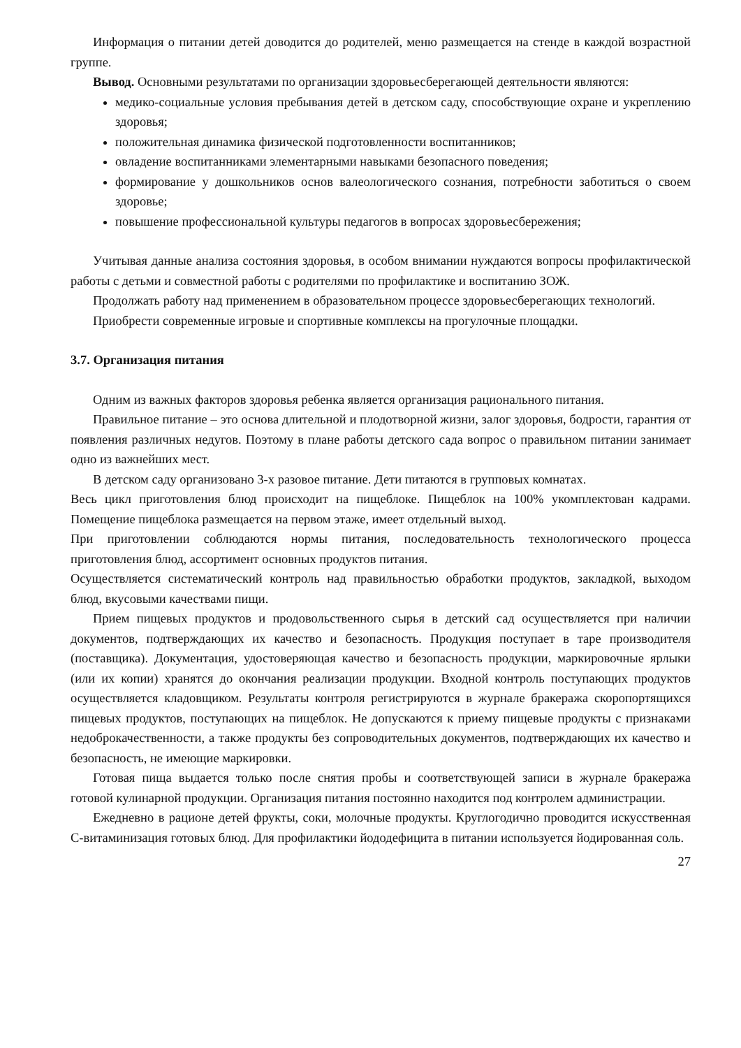Информация о питании детей доводится до родителей, меню размещается на стенде в каждой возрастной группе.
Вывод. Основными результатами по организации здоровьесберегающей деятельности являются:
медико-социальные условия пребывания детей в детском саду, способствующие охране и укреплению здоровья;
положительная динамика физической подготовленности воспитанников;
овладение воспитанниками элементарными навыками безопасного поведения;
формирование у дошкольников основ валеологического сознания, потребности заботиться о своем здоровье;
повышение профессиональной культуры педагогов в вопросах здоровьесбережения;
Учитывая данные анализа состояния здоровья, в особом внимании нуждаются вопросы профилактической работы с детьми и совместной работы с родителями по профилактике и воспитанию ЗОЖ.
Продолжать работу над применением в образовательном процессе здоровьесберегающих технологий.
Приобрести современные игровые и спортивные комплексы на прогулочные площадки.
3.7. Организация питания
Одним из важных факторов здоровья ребенка является организация рационального питания.
Правильное питание – это основа длительной и плодотворной жизни, залог здоровья, бодрости, гарантия от появления различных недугов. Поэтому в плане работы детского сада вопрос о правильном питании занимает одно из важнейших мест.
В детском саду организовано 3-х разовое питание. Дети питаются в групповых комнатах.
Весь цикл приготовления блюд происходит на пищеблоке. Пищеблок на 100% укомплектован кадрами. Помещение пищеблока размещается на первом этаже, имеет отдельный выход.
При приготовлении соблюдаются нормы питания, последовательность технологического процесса приготовления блюд, ассортимент основных продуктов питания.
Осуществляется систематический контроль над правильностью обработки продуктов, закладкой, выходом блюд, вкусовыми качествами пищи.
Прием пищевых продуктов и продовольственного сырья в детский сад осуществляется при наличии документов, подтверждающих их качество и безопасность. Продукция поступает в таре производителя (поставщика). Документация, удостоверяющая качество и безопасность продукции, маркировочные ярлыки (или их копии) хранятся до окончания реализации продукции. Входной контроль поступающих продуктов осуществляется кладовщиком. Результаты контроля регистрируются в журнале бракеража скоропортящихся пищевых продуктов, поступающих на пищеблок. Не допускаются к приему пищевые продукты с признаками недоброкачественности, а также продукты без сопроводительных документов, подтверждающих их качество и безопасность, не имеющие маркировки.
Готовая пища выдается только после снятия пробы и соответствующей записи в журнале бракеража готовой кулинарной продукции. Организация питания постоянно находится под контролем администрации.
Ежедневно в рационе детей фрукты, соки, молочные продукты. Круглогодично проводится искусственная С-витаминизация готовых блюд. Для профилактики йододефицита в питании используется йодированная соль.
27